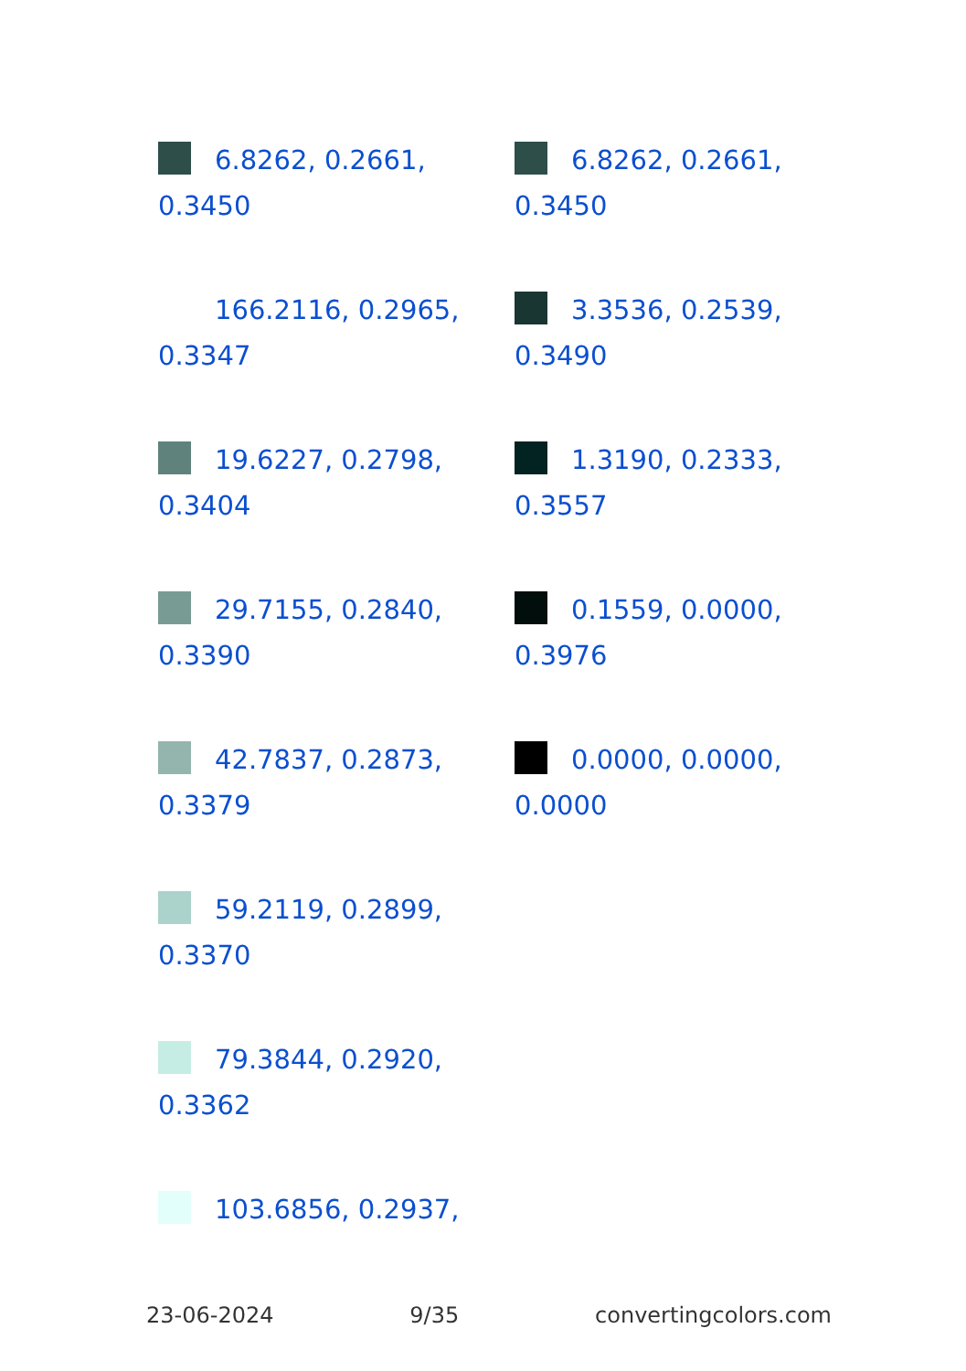6.8262, 0.2661,
0.3450
166.2116, 0.2965,
0.3347
19.6227, 0.2798,
0.3404
29.7155, 0.2840,
0.3390
42.7837, 0.2873,
0.3379
59.2119, 0.2899,
0.3370
79.3844, 0.2920,
0.3362
103.6856, 0.2937,
6.8262, 0.2661,
0.3450
3.3536, 0.2539,
0.3490
1.3190, 0.2333,
0.3557
0.1559, 0.0000,
0.3976
0.0000, 0.0000,
0.0000
23-06-2024 9/35 convertingcolors.com